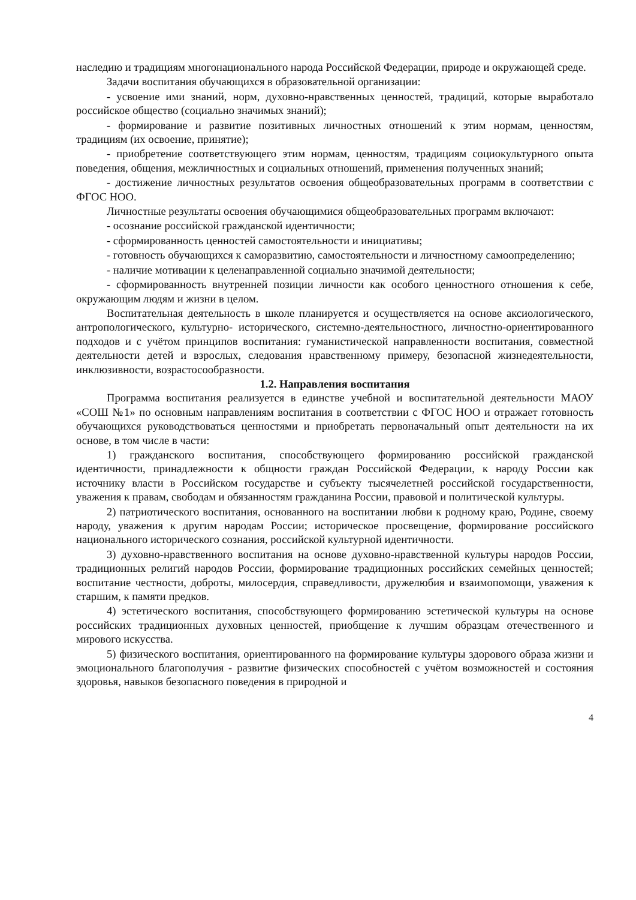наследию и традициям многонационального народа Российской Федерации, природе и окружающей среде.
Задачи воспитания обучающихся в образовательной организации:
- усвоение ими знаний, норм, духовно-нравственных ценностей, традиций, которые выработало российское общество (социально значимых знаний);
- формирование и развитие позитивных личностных отношений к этим нормам, ценностям, традициям (их освоение, принятие);
- приобретение соответствующего этим нормам, ценностям, традициям социокультурного опыта поведения, общения, межличностных и социальных отношений, применения полученных знаний;
- достижение личностных результатов освоения общеобразовательных программ в соответствии с ФГОС НОО.
Личностные результаты освоения обучающимися общеобразовательных программ включают:
- осознание российской гражданской идентичности;
- сформированность ценностей самостоятельности и инициативы;
- готовность обучающихся к саморазвитию, самостоятельности и личностному самоопределению;
- наличие мотивации к целенаправленной социально значимой деятельности;
- сформированность внутренней позиции личности как особого ценностного отношения к себе, окружающим людям и жизни в целом.
Воспитательная деятельность в школе планируется и осуществляется на основе аксиологического, антропологического, культурно- исторического, системно-деятельностного, личностно-ориентированного подходов и с учётом принципов воспитания: гуманистической направленности воспитания, совместной деятельности детей и взрослых, следования нравственному примеру, безопасной жизнедеятельности, инклюзивности, возрастосообразности.
1.2. Направления воспитания
Программа воспитания реализуется в единстве учебной и воспитательной деятельности МАОУ «СОШ №1» по основным направлениям воспитания в соответствии с ФГОС НОО и отражает готовность обучающихся руководствоваться ценностями и приобретать первоначальный опыт деятельности на их основе, в том числе в части:
1) гражданского воспитания, способствующего формированию российской гражданской идентичности, принадлежности к общности граждан Российской Федерации, к народу России как источнику власти в Российском государстве и субъекту тысячелетней российской государственности, уважения к правам, свободам и обязанностям гражданина России, правовой и политической культуры.
2) патриотического воспитания, основанного на воспитании любви к родному краю, Родине, своему народу, уважения к другим народам России; историческое просвещение, формирование российского национального исторического сознания, российской культурной идентичности.
3) духовно-нравственного воспитания на основе духовно-нравственной культуры народов России, традиционных религий народов России, формирование традиционных российских семейных ценностей; воспитание честности, доброты, милосердия, справедливости, дружелюбия и взаимопомощи, уважения к старшим, к памяти предков.
4) эстетического воспитания, способствующего формированию эстетической культуры на основе российских традиционных духовных ценностей, приобщение к лучшим образцам отечественного и мирового искусства.
5) физического воспитания, ориентированного на формирование культуры здорового образа жизни и эмоционального благополучия - развитие физических способностей с учётом возможностей и состояния здоровья, навыков безопасного поведения в природной и
4